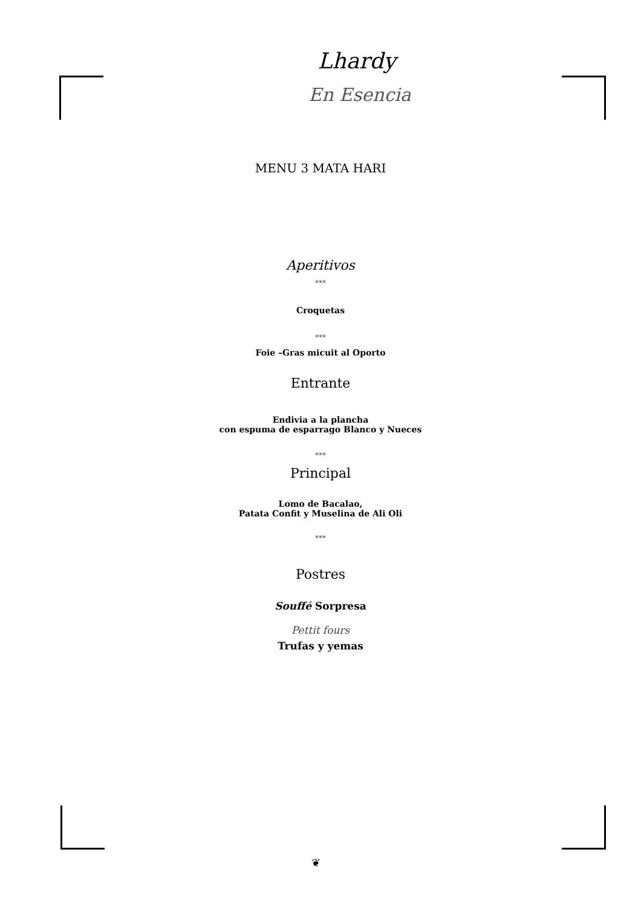Lhardy
En Esencia
MENU 3 MATA HARI
Aperitivos
***
Croquetas
***
Foie –Gras micuit al Oporto
Entrante
Endivia a la plancha
con espuma de esparrago Blanco y Nueces
***
Principal
Lomo de Bacalao,
Patata Confit y Muselina de Ali Oli
***
Postres
Souffé Sorpresa
Pettit fours
Trufas y yemas
❦